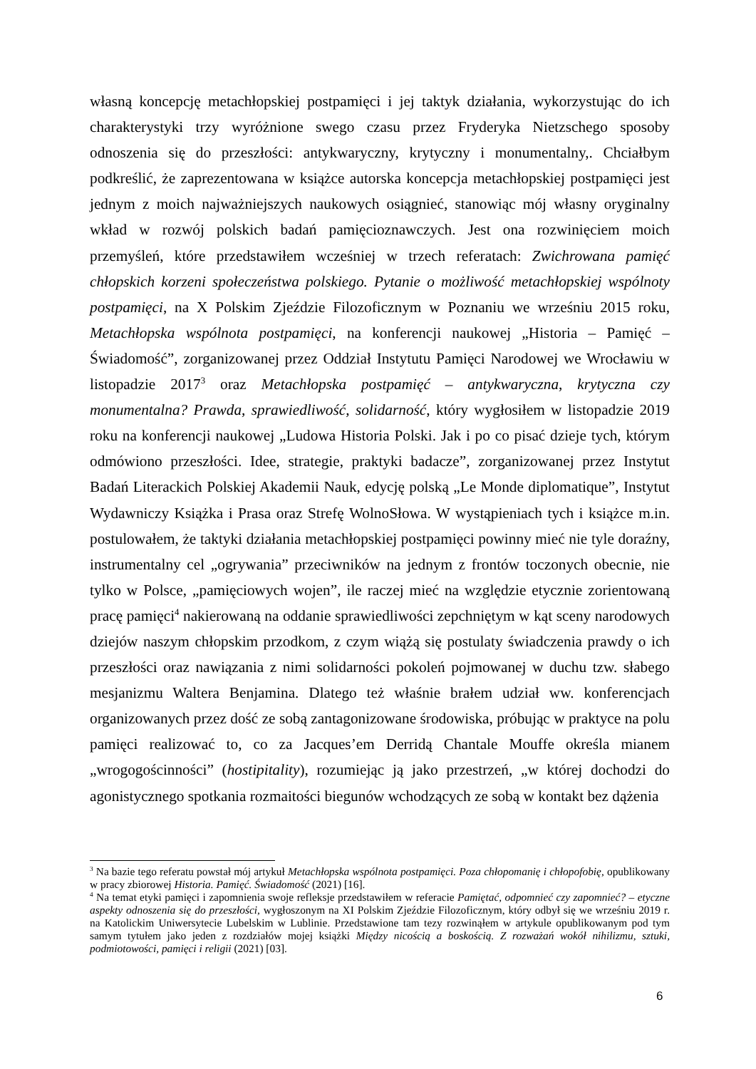własną koncepcję metachłopskiej postpamięci i jej taktyk działania, wykorzystując do ich charakterystyki trzy wyróżnione swego czasu przez Fryderyka Nietzschego sposoby odnoszenia się do przeszłości: antykwaryczny, krytyczny i monumentalny,. Chciałbym podkreślić, że zaprezentowana w książce autorska koncepcja metachłopskiej postpamięci jest jednym z moich najważniejszych naukowych osiągnieć, stanowiąc mój własny oryginalny wkład w rozwój polskich badań pamięcioznawczych. Jest ona rozwinięciem moich przemyśleń, które przedstawiłem wcześniej w trzech referatach: Zwichrowana pamięć chłopskich korzeni społeczeństwa polskiego. Pytanie o możliwość metachłopskiej wspólnoty postpamięci, na X Polskim Zjeździe Filozoficznym w Poznaniu we wrześniu 2015 roku, Metachłopska wspólnota postpamięci, na konferencji naukowej „Historia – Pamięć – Świadomość”, zorganizowanej przez Oddział Instytutu Pamięci Narodowej we Wrocławiu w listopadzie 2017<sup>3</sup> oraz Metachłopska postpamięć – antykwaryczna, krytyczna czy monumentalna? Prawda, sprawiedliwość, solidarność, który wygłosiłem w listopadzie 2019 roku na konferencji naukowej „Ludowa Historia Polski. Jak i po co pisać dzieje tych, którym odmówiono przeszłości. Idee, strategie, praktyki badacze”, zorganizowanej przez Instytut Badań Literackich Polskiej Akademii Nauk, edycję polską „Le Monde diplomatique”, Instytut Wydawniczy Książka i Prasa oraz Strefę WolnoSłowa. W wystąpieniach tych i książce m.in. postulowałem, że taktyki działania metachłopskiej postpamięci powinny mieć nie tyle doraźny, instrumentalny cel „ogrywania” przeciwników na jednym z frontów toczonych obecnie, nie tylko w Polsce, „pamięciowych wojen”, ile raczej mieć na względzie etycznie zorientowaną pracę pamięci<sup>4</sup> nakierowaną na oddanie sprawiedliwości zepchniętym w kąt sceny narodowych dziejów naszym chłopskim przodkom, z czym wiążą się postulaty świadczenia prawdy o ich przeszłości oraz nawiązania z nimi solidarności pokoleń pojmowanej w duchu tzw. słabego mesjanizmu Waltera Benjamina. Dlatego też właśnie brałem udział ww. konferencjach organizowanych przez dość ze sobą zantagonizowane środowiska, próbując w praktyce na polu pamięci realizować to, co za Jacques’em Derridą Chantale Mouffe określa mianem „wrogogościnności” (hostipitality), rozumiejąc ją jako przestrzeń, „w której dochodzi do agonistycznego spotkania rozmaitości biegunów wchodzących ze sobą w kontakt bez dążenia
<sup>3</sup> Na bazie tego referatu powstał mój artykuł Metachłopska wspólnota postpamięci. Poza chłopomanię i chłopofobię, opublikowany w pracy zbiorowej Historia. Pamięć. Świadomość (2021) [16].
<sup>4</sup> Na temat etyki pamięci i zapomnienia swoje refleksje przedstawiłem w referacie Pamiętać, odpomnieć czy zapomnieć? – etyczne aspekty odnoszenia się do przeszłości, wygłoszonym na XI Polskim Zjeździe Filozoficznym, który odbył się we wrześniu 2019 r. na Katolickim Uniwersytecie Lubelskim w Lublinie. Przedstawione tam tezy rozwinąłem w artykule opublikowanym pod tym samym tytułem jako jeden z rozdziałów mojej książki Między nicością a boskością. Z rozważań wokół nihilizmu, sztuki, podmiotowości, pamięci i religii (2021) [03].
6